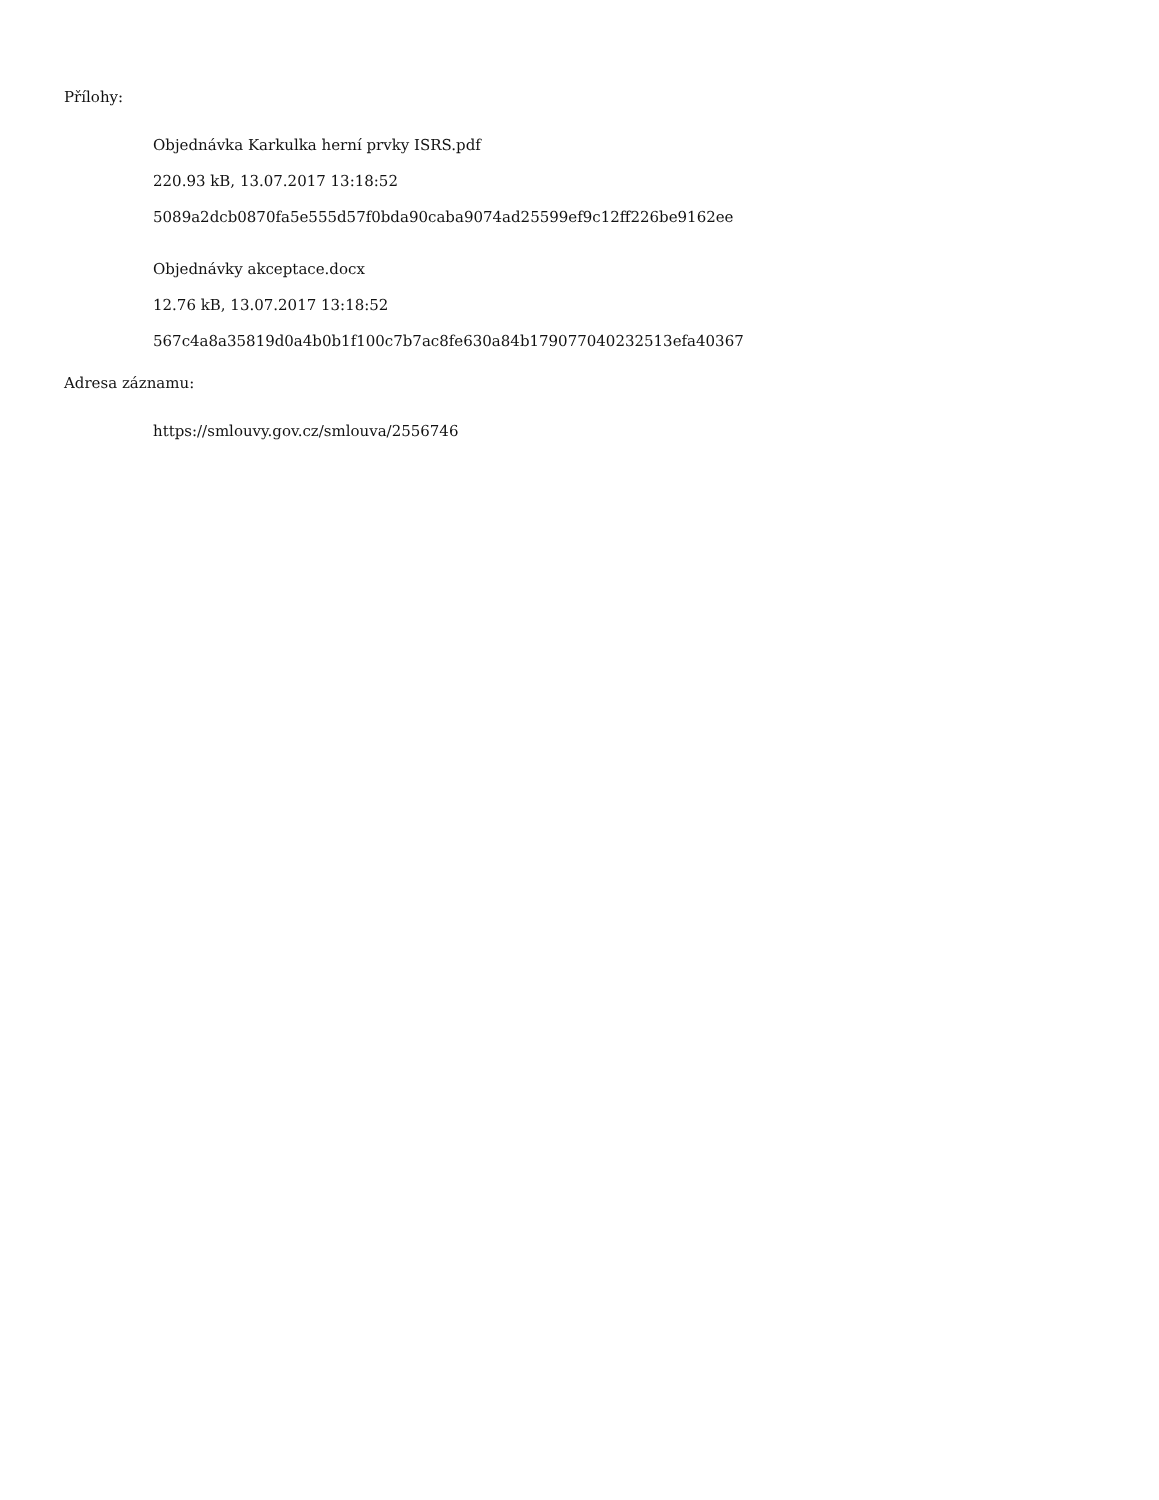Přílohy:
Objednávka Karkulka herní prvky ISRS.pdf
220.93 kB, 13.07.2017 13:18:52
5089a2dcb0870fa5e555d57f0bda90caba9074ad25599ef9c12ff226be9162ee
Objednávky akceptace.docx
12.76 kB, 13.07.2017 13:18:52
567c4a8a35819d0a4b0b1f100c7b7ac8fe630a84b179077040232513efa40367
Adresa záznamu:
https://smlouvy.gov.cz/smlouva/2556746